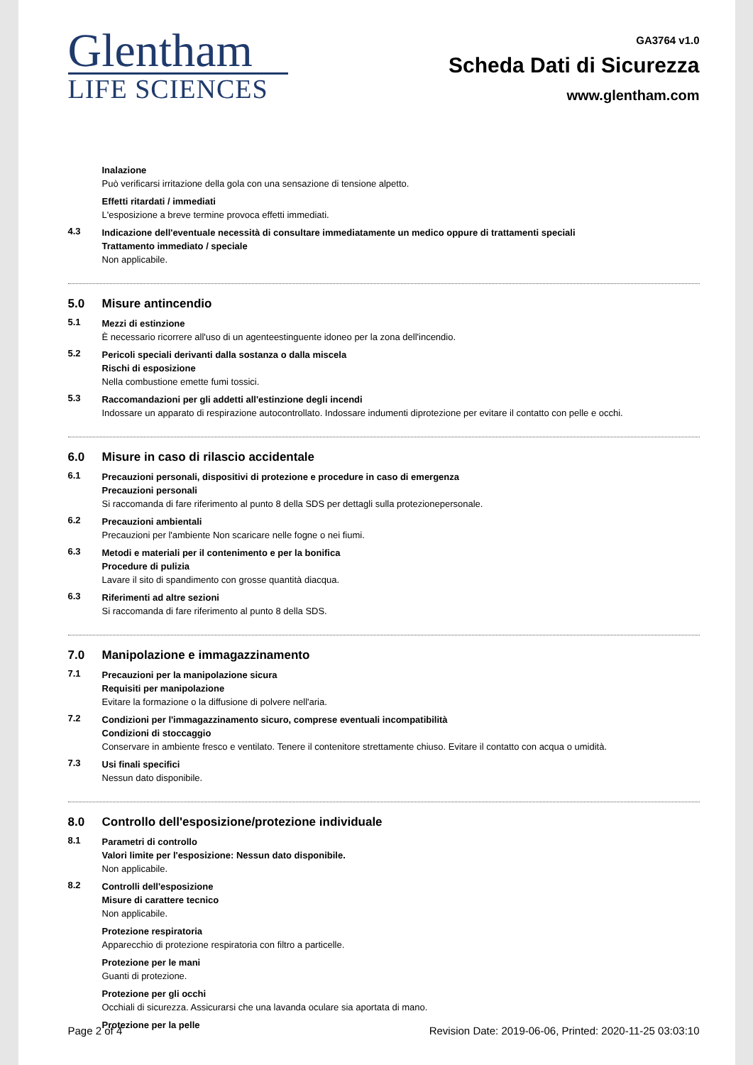Glentham
LIFE SCIENCES
GA3764 v1.0
Scheda Dati di Sicurezza
www.glentham.com
Inalazione
Può verificarsi irritazione della gola con una sensazione di tensione alpetto.
Effetti ritardati / immediati
L'esposizione a breve termine provoca effetti immediati.
4.3
Indicazione dell'eventuale necessità di consultare immediatamente un medico oppure di trattamenti speciali
Trattamento immediato / speciale
Non applicabile.
5.0 Misure antincendio
5.1
Mezzi di estinzione
È necessario ricorrere all'uso di un agenteestinguente idoneo per la zona dell'incendio.
5.2
Pericoli speciali derivanti dalla sostanza o dalla miscela
Rischi di esposizione
Nella combustione emette fumi tossici.
5.3
Raccomandazioni per gli addetti all'estinzione degli incendi
Indossare un apparato di respirazione autocontrollato. Indossare indumenti diprotezione per evitare il contatto con pelle e occhi.
6.0 Misure in caso di rilascio accidentale
6.1
Precauzioni personali, dispositivi di protezione e procedure in caso di emergenza
Precauzioni personali
Si raccomanda di fare riferimento al punto 8 della SDS per dettagli sulla protezionepersonale.
6.2
Precauzioni ambientali
Precauzioni per l'ambiente Non scaricare nelle fogne o nei fiumi.
6.3
Metodi e materiali per il contenimento e per la bonifica
Procedure di pulizia
Lavare il sito di spandimento con grosse quantità diacqua.
6.3
Riferimenti ad altre sezioni
Si raccomanda di fare riferimento al punto 8 della SDS.
7.0 Manipolazione e immagazzinamento
7.1
Precauzioni per la manipolazione sicura
Requisiti per manipolazione
Evitare la formazione o la diffusione di polvere nell'aria.
7.2
Condizioni per l'immagazzinamento sicuro, comprese eventuali incompatibilità
Condizioni di stoccaggio
Conservare in ambiente fresco e ventilato. Tenere il contenitore strettamente chiuso. Evitare il contatto con acqua o umidità.
7.3
Usi finali specifici
Nessun dato disponibile.
8.0 Controllo dell'esposizione/protezione individuale
8.1
Parametri di controllo
Valori limite per l'esposizione: Nessun dato disponibile.
Non applicabile.
8.2
Controlli dell'esposizione
Misure di carattere tecnico
Non applicabile.
Protezione respiratoria
Apparecchio di protezione respiratoria con filtro a particelle.
Protezione per le mani
Guanti di protezione.
Protezione per gli occhi
Occhiali di sicurezza. Assicurarsi che una lavanda oculare sia aportata di mano.
Protezione per la pelle
Page 2 of 4 Revision Date: 2019-06-06, Printed: 2020-11-25 03:03:10